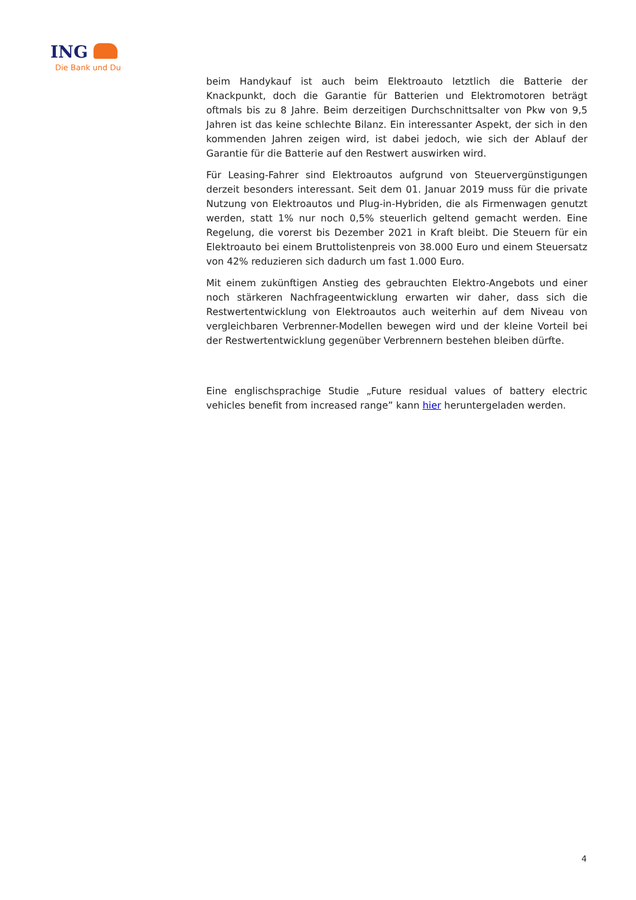ING
Die Bank und Du
beim Handykauf ist auch beim Elektroauto letztlich die Batterie der Knackpunkt, doch die Garantie für Batterien und Elektromotoren beträgt oftmals bis zu 8 Jahre. Beim derzeitigen Durchschnittsalter von Pkw von 9,5 Jahren ist das keine schlechte Bilanz. Ein interessanter Aspekt, der sich in den kommenden Jahren zeigen wird, ist dabei jedoch, wie sich der Ablauf der Garantie für die Batterie auf den Restwert auswirken wird.
Für Leasing-Fahrer sind Elektroautos aufgrund von Steuervergünstigungen derzeit besonders interessant. Seit dem 01. Januar 2019 muss für die private Nutzung von Elektroautos und Plug-in-Hybriden, die als Firmenwagen genutzt werden, statt 1% nur noch 0,5% steuerlich geltend gemacht werden. Eine Regelung, die vorerst bis Dezember 2021 in Kraft bleibt. Die Steuern für ein Elektroauto bei einem Bruttolistenpreis von 38.000 Euro und einem Steuersatz von 42% reduzieren sich dadurch um fast 1.000 Euro.
Mit einem zukünftigen Anstieg des gebrauchten Elektro-Angebots und einer noch stärkeren Nachfrageentwicklung erwarten wir daher, dass sich die Restwertentwicklung von Elektroautos auch weiterhin auf dem Niveau von vergleichbaren Verbrenner-Modellen bewegen wird und der kleine Vorteil bei der Restwertentwicklung gegenüber Verbrennern bestehen bleiben dürfte.
Eine englischsprachige Studie „Future residual values of battery electric vehicles benefit from increased range” kann hier heruntergeladen werden.
4